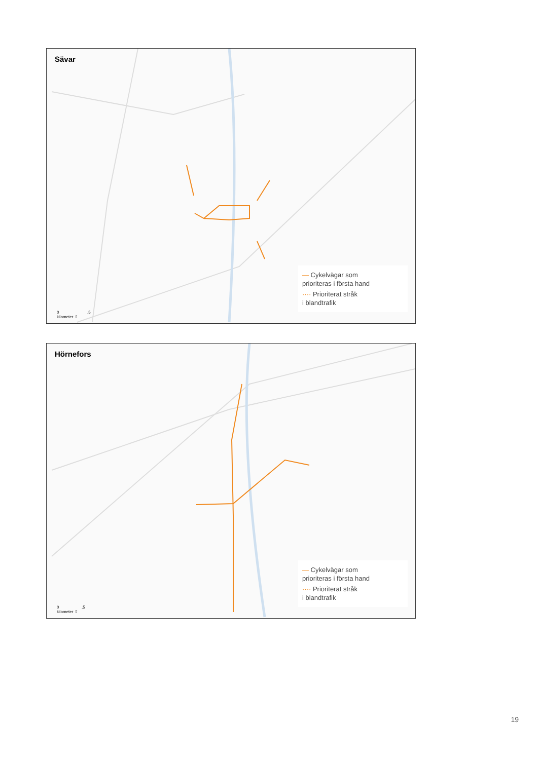Sävar
0 ,5
kilometer ⇧
— Cykelvägar som
prioriteras i första hand
···· Prioriterat stråk
i blandtrafik
Hörnefors
0 ,5
kilometer ⇧
— Cykelvägar som
prioriteras i första hand
···· Prioriterat stråk
i blandtrafik
19